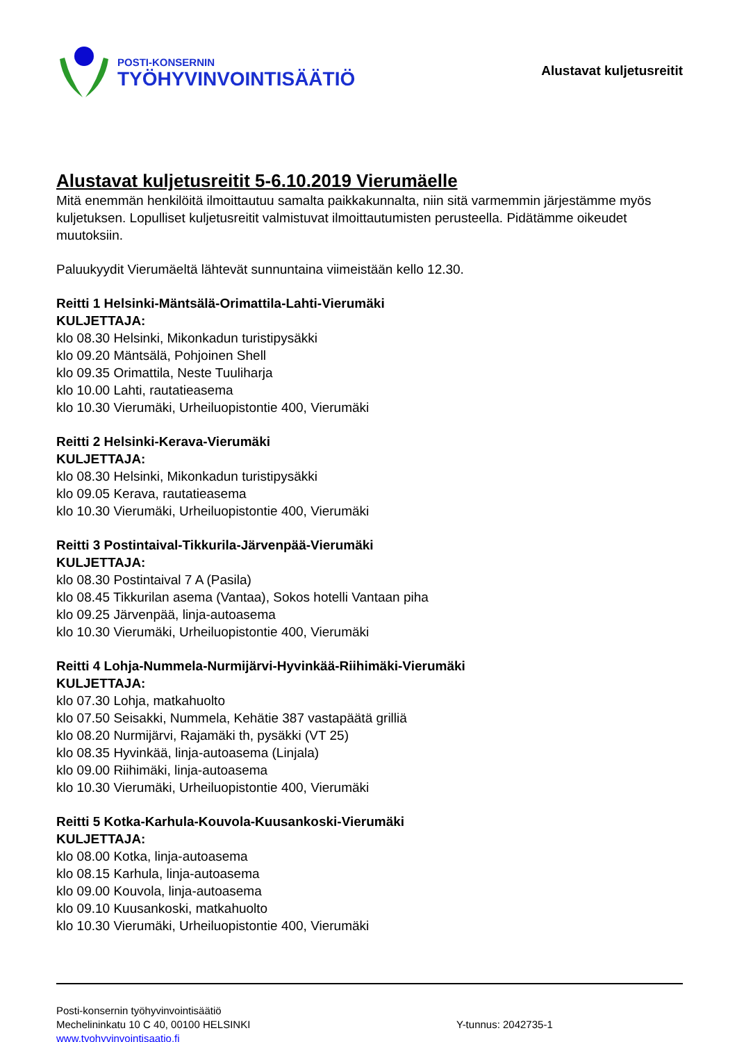POSTI-KONSERNIN
TYÖHYVINVOINTISÄÄTIÖ
Alustavat kuljetusreitit
Alustavat kuljetusreitit 5-6.10.2019 Vierumäelle
Mitä enemmän henkilöitä ilmoittautuu samalta paikkakunnalta, niin sitä varmemmin järjestämme myös kuljetuksen. Lopulliset kuljetusreitit valmistuvat ilmoittautumisten perusteella. Pidätämme oikeudet muutoksiin.
Paluukyydit Vierumäeltä lähtevät sunnuntaina viimeistään kello 12.30.
Reitti 1 Helsinki-Mäntsälä-Orimattila-Lahti-Vierumäki
KULJETTAJA:
klo 08.30 Helsinki, Mikonkadun turistipysäkki
klo 09.20 Mäntsälä, Pohjoinen Shell
klo 09.35 Orimattila, Neste Tuuliharja
klo 10.00 Lahti, rautatieasema
klo 10.30 Vierumäki, Urheiluopistontie 400, Vierumäki
Reitti 2 Helsinki-Kerava-Vierumäki
KULJETTAJA:
klo 08.30 Helsinki, Mikonkadun turistipysäkki
klo 09.05 Kerava, rautatieasema
klo 10.30 Vierumäki, Urheiluopistontie 400, Vierumäki
Reitti 3 Postintaival-Tikkurila-Järvenpää-Vierumäki
KULJETTAJA:
klo 08.30 Postintaival 7 A (Pasila)
klo 08.45 Tikkurilan asema (Vantaa), Sokos hotelli Vantaan piha
klo 09.25 Järvenpää, linja-autoasema
klo 10.30 Vierumäki, Urheiluopistontie 400, Vierumäki
Reitti 4 Lohja-Nummela-Nurmijärvi-Hyvinkää-Riihimäki-Vierumäki
KULJETTAJA:
klo 07.30 Lohja, matkahuolto
klo 07.50 Seisakki, Nummela, Kehätie 387 vastapäätä grilliä
klo 08.20 Nurmijärvi, Rajamäki th, pysäkki (VT 25)
klo 08.35 Hyvinkää, linja-autoasema (Linjala)
klo 09.00 Riihimäki, linja-autoasema
klo 10.30 Vierumäki, Urheiluopistontie 400, Vierumäki
Reitti 5 Kotka-Karhula-Kouvola-Kuusankoski-Vierumäki
KULJETTAJA:
klo 08.00 Kotka, linja-autoasema
klo 08.15 Karhula, linja-autoasema
klo 09.00 Kouvola, linja-autoasema
klo 09.10 Kuusankoski, matkahuolto
klo 10.30 Vierumäki, Urheiluopistontie 400, Vierumäki
Posti-konsernin työhyvinvointisäätiö
Mechelininkatu 10 C 40, 00100 HELSINKI Y-tunnus: 2042735-1
www.tyohyvinvointisaatio.fi